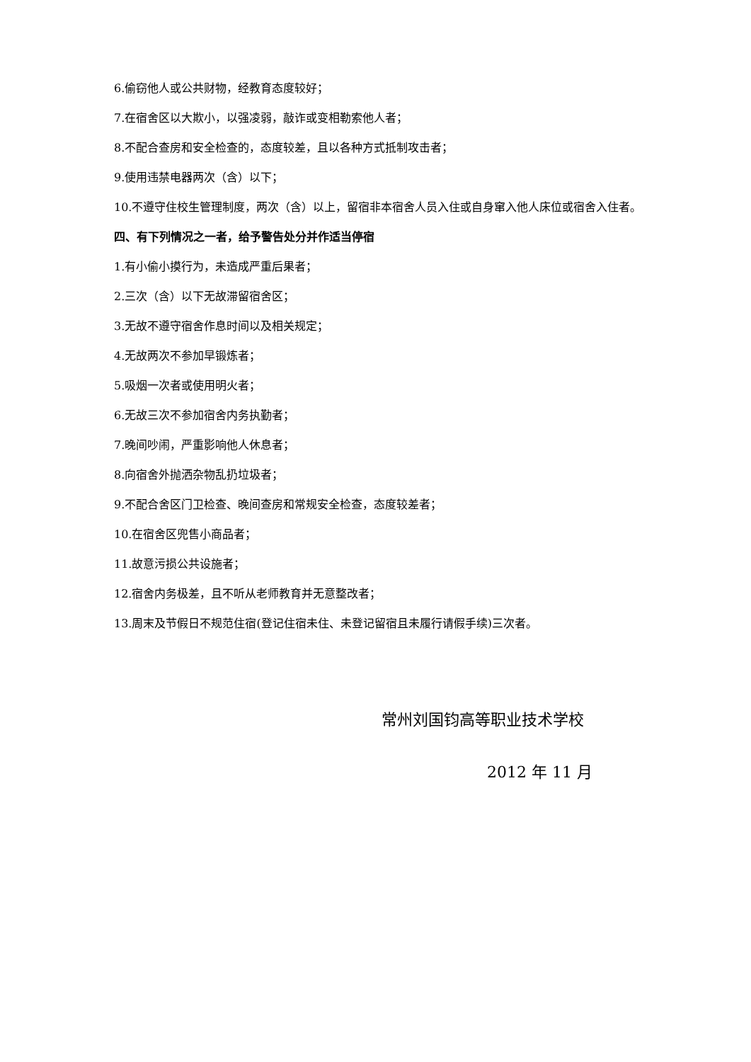6.偷窃他人或公共财物，经教育态度较好；
7.在宿舍区以大欺小，以强凌弱，敲诈或变相勒索他人者；
8.不配合查房和安全检查的，态度较差，且以各种方式抵制攻击者；
9.使用违禁电器两次（含）以下；
10.不遵守住校生管理制度，两次（含）以上，留宿非本宿舍人员入住或自身窜入他人床位或宿舍入住者。
四、有下列情况之一者，给予警告处分并作适当停宿
1.有小偷小摸行为，未造成严重后果者；
2.三次（含）以下无故滞留宿舍区；
3.无故不遵守宿舍作息时间以及相关规定；
4.无故两次不参加早锻炼者；
5.吸烟一次者或使用明火者；
6.无故三次不参加宿舍内务执勤者；
7.晚间吵闹，严重影响他人休息者；
8.向宿舍外抛洒杂物乱扔垃圾者；
9.不配合舍区门卫检查、晚间查房和常规安全检查，态度较差者；
10.在宿舍区兜售小商品者；
11.故意污损公共设施者；
12.宿舍内务极差，且不听从老师教育并无意整改者；
13.周末及节假日不规范住宿(登记住宿未住、未登记留宿且未履行请假手续)三次者。
常州刘国钧高等职业技术学校
2012 年 11 月